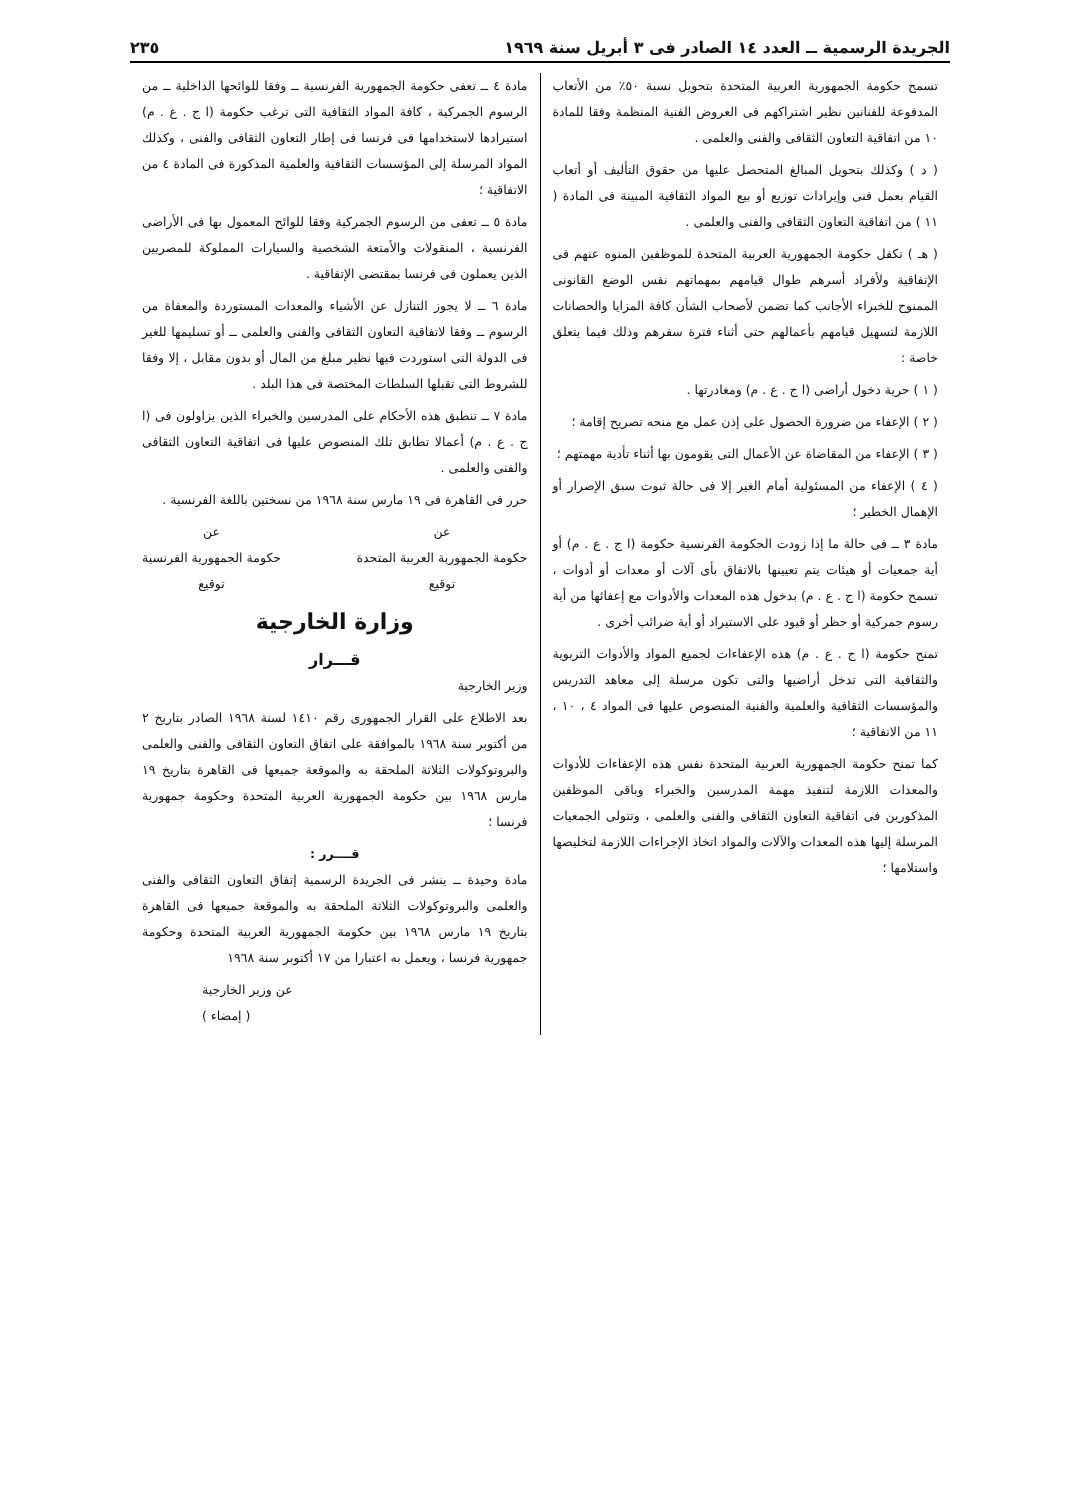الجريدة الرسمية ــ العدد ١٤ الصادر فى ٣ أبريل سنة ١٩٦٩ ٢٣٥
تسمح حكومة الجمهورية العربية المتحدة بتحويل نسبة ٥٠٪ من الأتعاب المدفوعة للفنانين نظير اشتراكهم فى العروض الفنية المنظمة وفقا للمادة ١٠ من اتفاقية التعاون الثقافى والفنى والعلمى .
( د ) وكذلك بتحويل المبالغ المتحصل عليها من حقوق التأليف أو أتعاب القيام بعمل فنى وإيرادات توزيع أو بيع المواد الثقافية المبينة فى المادة ( ١١ ) من اتفاقية التعاون الثقافى والفنى والعلمى .
( هـ ) تكفل حكومة الجمهورية العربية المتحدة للموظفين المنوه عنهم فى الإتفاقية ولأفراد أسرهم طوال قيامهم بمهماتهم نفس الوضع القانونى الممنوح للخبراء الأجانب كما تضمن لأصحاب الشأن كافة المزايا والحصانات اللازمة لتسهيل قيامهم بأعمالهم حتى أثناء فترة سفرهم وذلك فيما يتعلق خاصة :
( ١ ) حرية دخول أراضى (ا ج . ع . م) ومغادرتها .
( ٢ ) الإعفاء من ضرورة الحصول على إذن عمل مع منحه تصريح إقامة ؛
( ٣ ) الإعفاء من المقاضاة عن الأعمال التى يقومون بها أثناء تأدية مهمتهم ؛
( ٤ ) الإعفاء من المسئولية أمام الغير إلا فى حالة ثبوت سبق الإصرار أو الإهمال الخطير ؛
مادة ٣ ــ فى حالة ما إذا زودت الحكومة الفرنسية حكومة (ا ج . ع . م) أو أية جمعيات أو هيئات يتم تعيينها بالاتفاق بأى آلات أو معدات أو أدوات ، تسمح حكومة (ا ج . ع . م) بدخول هذه المعدات والأدوات مع إعفائها من أية رسوم جمركية أو حظر أو قيود على الاستيراد أو أية ضرائب أخرى .
تمنح حكومة (ا ج . ع . م) هذه الإعفاءات لجميع المواد والأدوات التربوية والثقافية التى تدخل أراضيها والتى تكون مرسلة إلى معاهد التدريس والمؤسسات الثقافية والعلمية والفنية المنصوص عليها فى المواد ٤ ، ١٠ ، ١١ من الاتفاقية ؛
كما تمنح حكومة الجمهورية العربية المتحدة نفس هذه الإعفاءات للأدوات والمعدات اللازمة لتنفيذ مهمة المدرسين والخبراء وباقى الموظفين المذكورين فى اتفاقية التعاون الثقافى والفنى والعلمى ، وتتولى الجمعيات المرسلة إليها هذه المعدات والآلات والمواد اتخاذ الإجراءات اللازمة لتخليصها واستلامها ؛
مادة ٤ ــ تعفى حكومة الجمهورية الفرنسية ــ وفقا للوائحها الداخلية ــ من الرسوم الجمركية ، كافة المواد الثقافية التى ترغب حكومة (ا ج . ع . م) استيرادها لاستخدامها فى فرنسا فى إطار التعاون الثقافى والفنى ، وكذلك المواد المرسلة إلى المؤسسات الثقافية والعلمية المذكورة فى المادة ٤ من الاتفاقية ؛
مادة ٥ ــ تعفى من الرسوم الجمركية وفقا للوائح المعمول بها فى الأراضى الفرنسية ، المنقولات والأمتعة الشخصية والسيارات المملوكة للمصريين الذين يعملون فى فرنسا بمقتضى الإتفاقية .
مادة ٦ ــ لا يجوز التنازل عن الأشياء والمعدات المستوردة والمعفاة من الرسوم ــ وفقا لاتفاقية التعاون الثقافى والفنى والعلمى ــ أو تسليمها للغير فى الدولة التى استوردت فيها نظير مبلغ من المال أو بدون مقابل ، إلا وفقا للشروط التى تقبلها السلطات المختصة فى هذا البلد .
مادة ٧ ــ تنطبق هذه الأحكام على المدرسين والخبراء الذين يزاولون فى (ا ج . ع . م) أعمالا تطابق تلك المنصوص عليها فى اتفاقية التعاون الثقافى والفنى والعلمى .
حرر فى القاهرة فى ١٩ مارس سنة ١٩٦٨ من نسختين باللغة الفرنسية .
عن
حكومة الجمهورية العربية المتحدة
توقيع
عن
حكومة الجمهورية الفرنسية
توقيع
وزارة الخارجية
قـــرار
وزير الخارجية
بعد الاطلاع على القرار الجمهورى رقم ١٤١٠ لسنة ١٩٦٨ الصادر بتاريخ ٢ من أكتوبر سنة ١٩٦٨ بالموافقة على اتفاق التعاون الثقافى والفنى والعلمى والبروتوكولات الثلاثة الملحقة به والموقعة جميعها فى القاهرة بتاريخ ١٩ مارس ١٩٦٨ بين حكومة الجمهورية العربية المتحدة وحكومة جمهورية فرنسا ؛
قــــرر :
مادة وحيدة ــ ينشر فى الجريدة الرسمية إتفاق التعاون الثقافى والفنى والعلمى والبروتوكولات الثلاثة الملحقة به والموقعة جميعها فى القاهرة بتاريخ ١٩ مارس ١٩٦٨ بين حكومة الجمهورية العربية المتحدة وحكومة جمهورية فرنسا ، ويعمل به اعتبارا من ١٧ أكتوبر سنة ١٩٦٨
عن وزير الخارجية
( إمضاء )